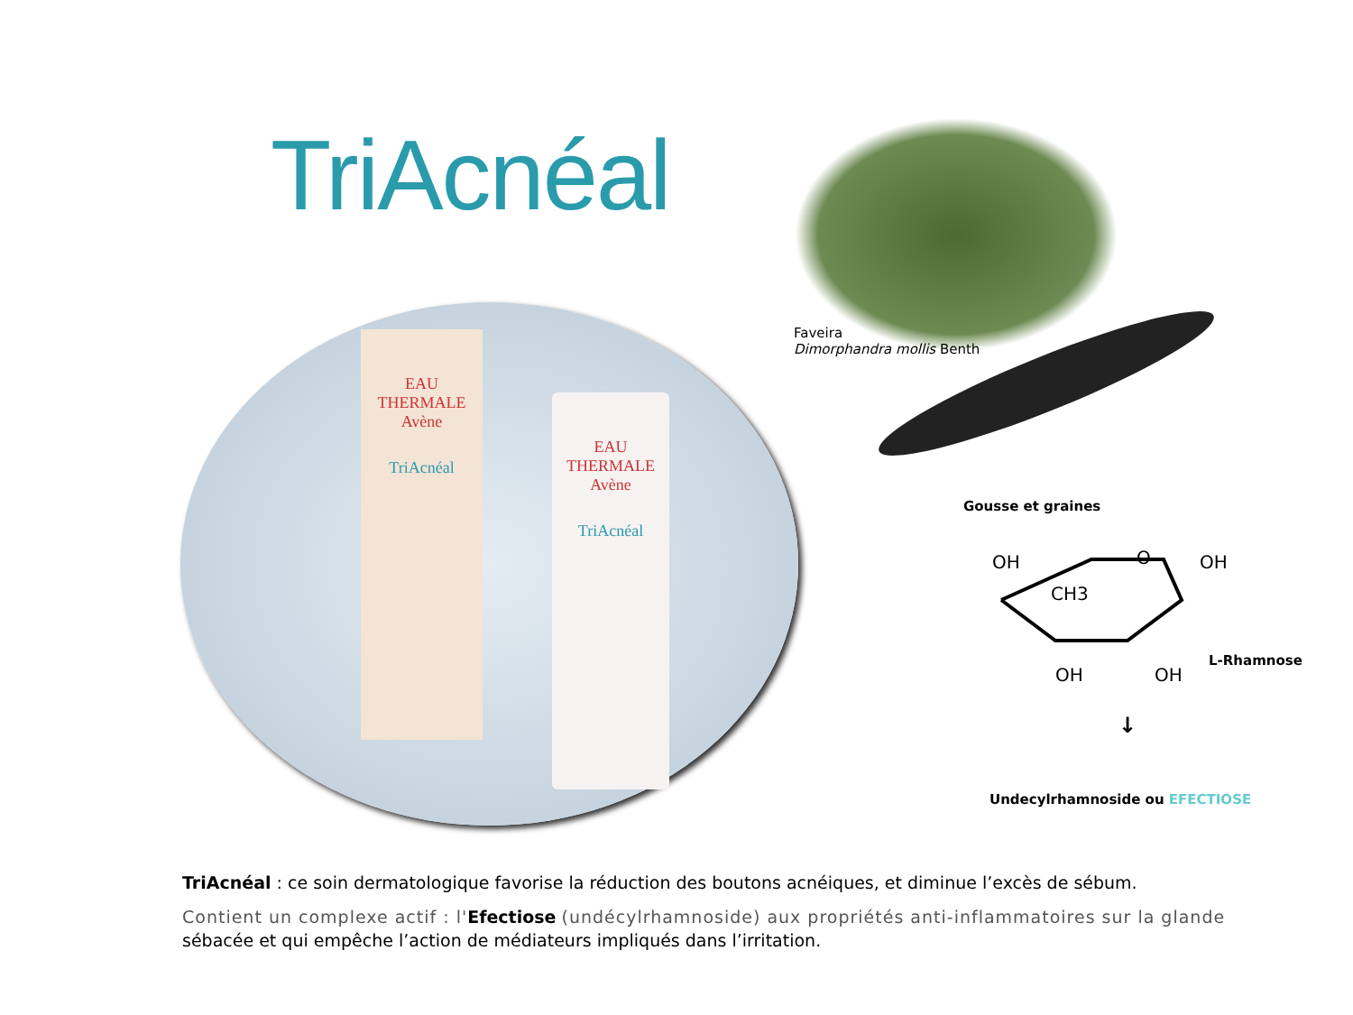TriAcnéal
EAU THERMALE
Avène
TriAcnéal
EAU THERMALE
Avène
TriAcnéal
Faveira
Dimorphandra mollis Benth
Gousse et graines
OH
O
OH
CH3
OH
OH
L-Rhamnose
↓
Undecylrhamnoside ou EFECTIOSE
TriAcnéal : ce soin dermatologique favorise la réduction des boutons acnéiques, et diminue l’excès de sébum.
Contient un complexe actif : l'Efectiose (undécylrhamnoside) aux propriétés anti-inflammatoires sur la glande sébacée et qui empêche l’action de médiateurs impliqués dans l’irritation.